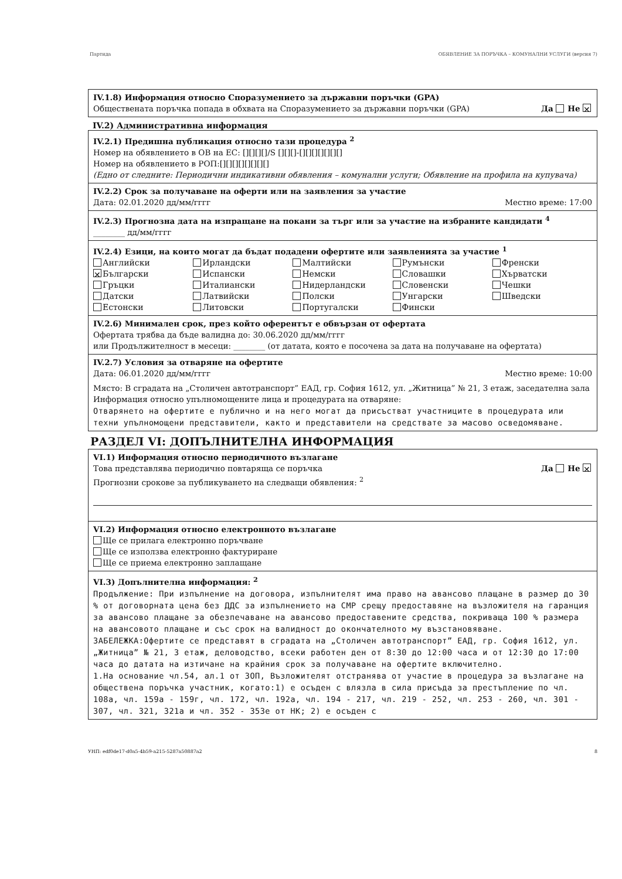Партида ОБЯВЛЕНИЕ ЗА ПОРЪЧКА – КОМУНАЛНИ УСЛУГИ (версия 7)
IV.1.8) Информация относно Споразумението за държавни поръчки (GPA)
Обществената поръчка попада в обхвата на Споразумението за държавни поръчки (GPA) Да Не ✕
IV.2) Административна информация
IV.2.1) Предишна публикация относно тази процедура <sup>2</sup>
Номер на обявлението в ОВ на ЕС: [][][][]/S [][][]-[][][][][][][]
Номер на обявлението в РОП:[][][][][][][][]
(Едно от следните: Периодични индикативни обявления – комунални услуги; Обявление на профила на купувача)
IV.2.2) Срок за получаване на оферти или на заявления за участие
Дата: 02.01.2020 дд/мм/гггг Местно време: 17:00
IV.2.3) Прогнозна дата на изпращане на покани за търг или за участие на избраните кандидати <sup>4</sup>
________ дд/мм/гггг
IV.2.4) Езици, на които могат да бъдат подадени офертите или заявленията за участие <sup>1</sup>
Английски
✕ Български
Гръцки
Датски
Естонски
Ирландски
Испански
Италиански
Латвийски
Литовски
Малтийски
Немски
Нидерландски
Полски
Португалски
Румънски
Словашки
Словенски
Унгарски
Фински
Френски
Хърватски
Чешки
Шведски
IV.2.6) Минимален срок, през който оферентът е обвързан от офертата
Офертата трябва да бъде валидна до: 30.06.2020 дд/мм/гггг
или Продължителност в месеци: ________ (от датата, която е посочена за дата на получаване на офертата)
IV.2.7) Условия за отваряне на офертите
Дата: 06.01.2020 дд/мм/гггг Местно време: 10:00
Място: В сградата на „Столичен автотранспорт” ЕАД, гр. София 1612, ул. „Житница” № 21, 3 етаж, заседателна зала
Информация относно упълномощените лица и процедурата на отваряне:
Отварянето на офертите е публично и на него могат да присъстват участниците в процедурата или техни упълномощени представители, както и представители на средствате за масово осведомяване.
РАЗДЕЛ VI: ДОПЪЛНИТЕЛНА ИНФОРМАЦИЯ
VI.1) Информация относно периодичното възлагане
Това представлява периодично повтаряща се поръчка Да Не ✕
Прогнозни срокове за публикуването на следващи обявления: <sup>2</sup>
VI.2) Информация относно електронното възлагане
Ще се прилага електронно поръчване
Ще се използва електронно фактуриране
Ще се приема електронно заплащане
VI.3) Допълнителна информация: <sup>2</sup>
Продължение: При изпълнение на договора, изпълнителят има право на авансово плащане в размер до 30 % от договорната цена без ДДС за изпълнението на СМР срещу предоставяне на възложителя на гаранция за авансово плащане за обезпечаване на авансово предоставените средства, покриваща 100 % размера на авансовото плащане и със срок на валидност до окончателното му възстановяване.
ЗАБЕЛЕЖКА:Офертите се представят в сградата на „Столичен автотранспорт” ЕАД, гр. София 1612, ул. „Житница” № 21, 3 етаж, деловодство, всеки работен ден от 8:30 до 12:00 часа и от 12:30 до 17:00 часа до датата на изтичане на крайния срок за получаване на офертите включително.
1.На основание чл.54, ал.1 от ЗОП, Възложителят отстранява от участие в процедура за възлагане на обществена поръчка участник, когато:1) е осъден с влязла в сила присъда за престъпление по чл. 108а, чл. 159а - 159г, чл. 172, чл. 192а, чл. 194 - 217, чл. 219 - 252, чл. 253 - 260, чл. 301 - 307, чл. 321, 321а и чл. 352 - 353е от НК; 2) е осъден с
УНП: edf0de17-d0a5-4b59-a215-5287a50887a2 8